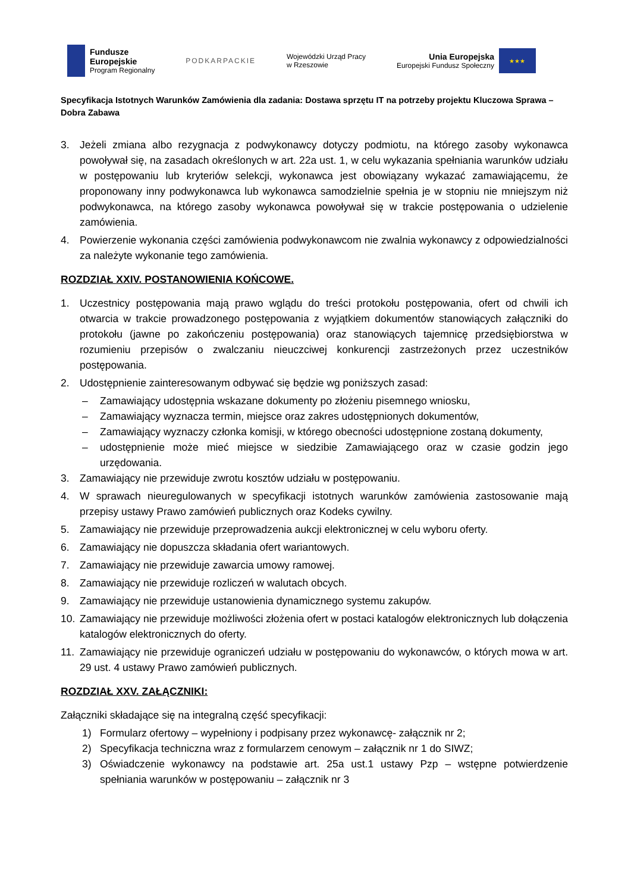Fundusze
Europejskie
Program Regionalny
PODKARPACKIE
Wojewódzki Urząd Pracy
w Rzeszowie
Unia Europejska
Europejski Fundusz Społeczny
★★★
Specyfikacja Istotnych Warunków Zamówienia dla zadania: Dostawa sprzętu IT na potrzeby projektu Kluczowa Sprawa – Dobra Zabawa
3. Jeżeli zmiana albo rezygnacja z podwykonawcy dotyczy podmiotu, na którego zasoby wykonawca powoływał się, na zasadach określonych w art. 22a ust. 1, w celu wykazania spełniania warunków udziału w postępowaniu lub kryteriów selekcji, wykonawca jest obowiązany wykazać zamawiającemu, że proponowany inny podwykonawca lub wykonawca samodzielnie spełnia je w stopniu nie mniejszym niż podwykonawca, na którego zasoby wykonawca powoływał się w trakcie postępowania o udzielenie zamówienia.
4. Powierzenie wykonania części zamówienia podwykonawcom nie zwalnia wykonawcy z odpowiedzialności za należyte wykonanie tego zamówienia.
ROZDZIAŁ XXIV. POSTANOWIENIA KOŃCOWE.
1. Uczestnicy postępowania mają prawo wglądu do treści protokołu postępowania, ofert od chwili ich otwarcia w trakcie prowadzonego postępowania z wyjątkiem dokumentów stanowiących załączniki do protokołu (jawne po zakończeniu postępowania) oraz stanowiących tajemnicę przedsiębiorstwa w rozumieniu przepisów o zwalczaniu nieuczciwej konkurencji zastrzeżonych przez uczestników postępowania.
2. Udostępnienie zainteresowanym odbywać się będzie wg poniższych zasad:
– Zamawiający udostępnia wskazane dokumenty po złożeniu pisemnego wniosku,
– Zamawiający wyznacza termin, miejsce oraz zakres udostępnionych dokumentów,
– Zamawiający wyznaczy członka komisji, w którego obecności udostępnione zostaną dokumenty,
– udostępnienie może mieć miejsce w siedzibie Zamawiającego oraz w czasie godzin jego urzędowania.
3. Zamawiający nie przewiduje zwrotu kosztów udziału w postępowaniu.
4. W sprawach nieuregulowanych w specyfikacji istotnych warunków zamówienia zastosowanie mają przepisy ustawy Prawo zamówień publicznych oraz Kodeks cywilny.
5. Zamawiający nie przewiduje przeprowadzenia aukcji elektronicznej w celu wyboru oferty.
6. Zamawiający nie dopuszcza składania ofert wariantowych.
7. Zamawiający nie przewiduje zawarcia umowy ramowej.
8. Zamawiający nie przewiduje rozliczeń w walutach obcych.
9. Zamawiający nie przewiduje ustanowienia dynamicznego systemu zakupów.
10. Zamawiający nie przewiduje możliwości złożenia ofert w postaci katalogów elektronicznych lub dołączenia katalogów elektronicznych do oferty.
11. Zamawiający nie przewiduje ograniczeń udziału w postępowaniu do wykonawców, o których mowa w art. 29 ust. 4 ustawy Prawo zamówień publicznych.
ROZDZIAŁ XXV. ZAŁĄCZNIKI:
Załączniki składające się na integralną część specyfikacji:
1) Formularz ofertowy – wypełniony i podpisany przez wykonawcę- załącznik nr 2;
2) Specyfikacja techniczna wraz z formularzem cenowym – załącznik nr 1 do SIWZ;
3) Oświadczenie wykonawcy na podstawie art. 25a ust.1 ustawy Pzp – wstępne potwierdzenie spełniania warunków w postępowaniu – załącznik nr 3